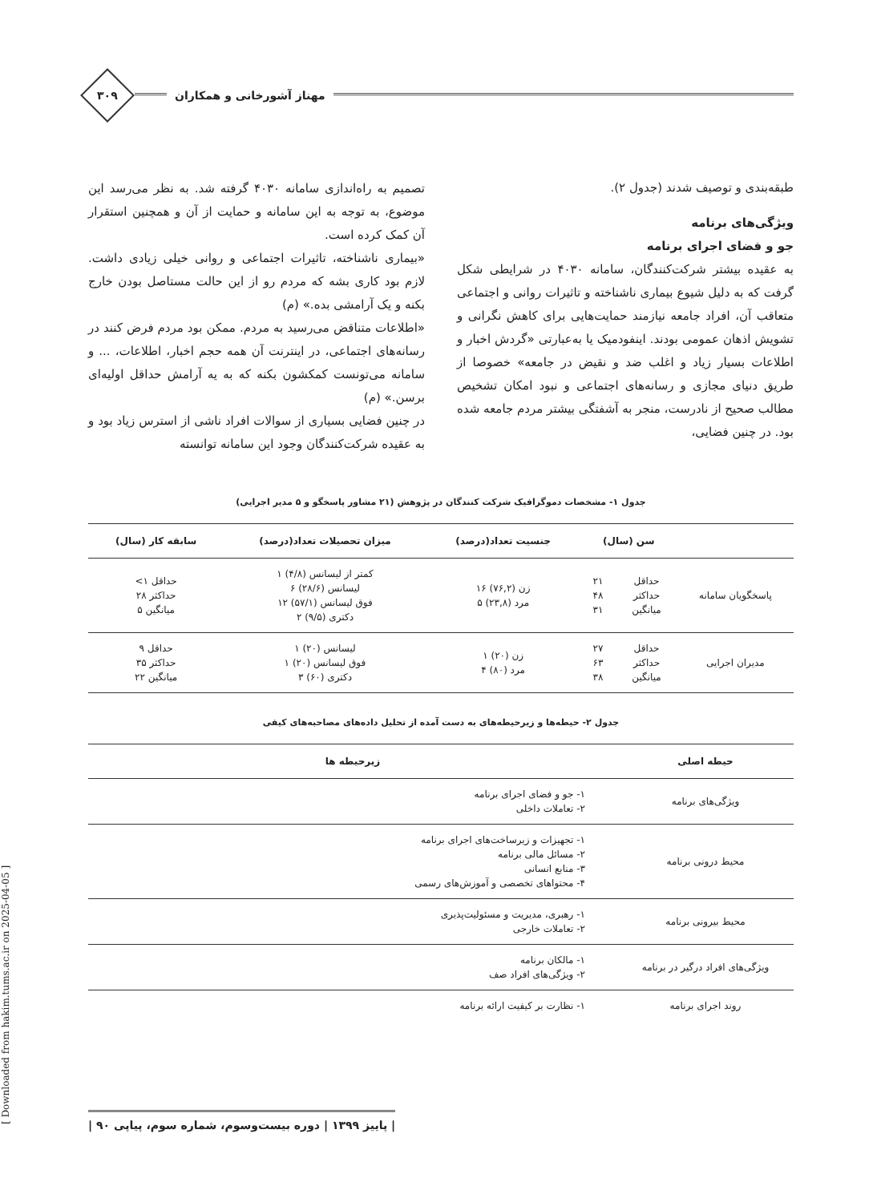مهناز آشورخانی و همکاران
۳۰۹
طبقه‌بندی و توصیف شدند (جدول ۲).
ویژگی‌های برنامه
جو و فضای اجرای برنامه
به عقیده بیشتر شرکت‌کنندگان، سامانه ۴۰۳۰ در شرایطی شکل گرفت که به دلیل شیوع بیماری ناشناخته و تاثیرات روانی و اجتماعی متعاقب آن، افراد جامعه نیازمند حمایت‌هایی برای کاهش نگرانی و تشویش اذهان عمومی بودند. اینفودمیک یا به‌عبارتی «گردش اخبار و اطلاعات بسیار زیاد و اغلب ضد و نقیض در جامعه» خصوصا از طریق دنیای مجازی و رسانه‌های اجتماعی و نبود امکان تشخیص مطالب صحیح از نادرست، منجر به آشفتگی بیشتر مردم جامعه شده بود. در چنین فضایی،
تصمیم به راه‌اندازی سامانه ۴۰۳۰ گرفته شد. به نظر می‌رسد این موضوع، به توجه به این سامانه و حمایت از آن و همچنین استقرار آن کمک کرده است.
«بیماری ناشناخته، تاثیرات اجتماعی و روانی خیلی زیادی داشت. لازم بود کاری بشه که مردم رو از این حالت مستاصل بودن خارج بکنه و یک آرامشی بده.» (م)
«اطلاعات متناقض می‌رسید به مردم. ممکن بود مردم فرض کنند در رسانه‌های اجتماعی، در اینترنت آن همه حجم اخبار، اطلاعات، ... و سامانه می‌تونست کمکشون بکنه که به یه آرامش حداقل اولیه‌ای برسن.» (م)
در چنین فضایی بسیاری از سوالات افراد ناشی از استرس زیاد بود و به عقیده شرکت‌کنندگان وجود این سامانه توانسته
جدول ۱- مشخصات دموگرافیک شرکت کنندگان در پژوهش (۲۱ مشاور پاسخگو و ۵ مدیر اجرایی)
| | سن (سال) | | جنسیت تعداد(درصد) | میزان تحصیلات تعداد(درصد) | سابقه کار (سال) |
| --- | --- | --- | --- | --- | --- |
| پاسخگویان سامانه | حداقل حداکثر میانگین | ۲۱ ۴۸ ۳۱ | زن (۷۶,۲) ۱۶ مرد (۲۳,۸) ۵ | کمتر از لیسانس (۴/۸) ۱ لیسانس (۲۸/۶) ۶ فوق لیسانس (۵۷/۱) ۱۲ دکتری (۹/۵) ۲ | حداقل ۱> حداکثر ۲۸ میانگین ۵ |
| مدیران اجرایی | حداقل حداکثر میانگین | ۲۷ ۶۳ ۳۸ | زن (۲۰) ۱ مرد (۸۰) ۴ | لیسانس (۲۰) ۱ فوق لیسانس (۲۰) ۱ دکتری (۶۰) ۳ | حداقل ۹ حداکثر ۳۵ میانگین ۲۲ |
جدول ۲- حیطه‌ها و زیرحیطه‌های به دست آمده از تحلیل داده‌های مصاحبه‌های کیفی
| حیطه اصلی | زیرحیطه ها |
| --- | --- |
| ویژگی‌های برنامه | ۱- جو و فضای اجرای برنامه ۲- تعاملات داخلی |
| محیط درونی برنامه | ۱- تجهیزات و زیرساخت‌های اجرای برنامه ۲- مسائل مالی برنامه ۳- منابع انسانی ۴- محتواهای تخصصی و آموزش‌های رسمی |
| محیط بیرونی برنامه | ۱- رهبری، مدیریت و مسئولیت‌پذیری ۲- تعاملات خارجی |
| ویژگی‌های افراد درگیر در برنامه | ۱- مالکان برنامه ۲- ویژگی‌های افراد صف |
| روند اجرای برنامه | ۱- نظارت بر کیفیت ارائه برنامه |
[ Downloaded from hakim.tums.ac.ir on 2025-04-05 ]
| پاییز ۱۳۹۹ | دوره بیست‌وسوم، شماره سوم، پیاپی ۹۰ |